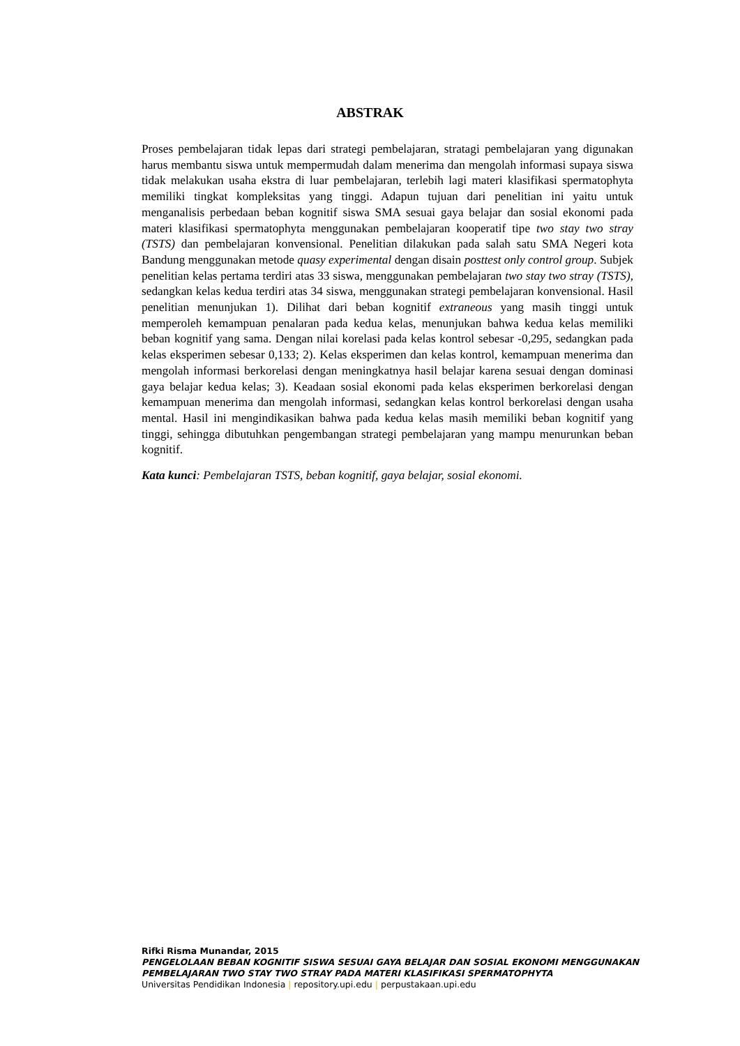ABSTRAK
Proses pembelajaran tidak lepas dari strategi pembelajaran, stratagi pembelajaran yang digunakan harus membantu siswa untuk mempermudah dalam menerima dan mengolah informasi supaya siswa tidak melakukan usaha ekstra di luar pembelajaran, terlebih lagi materi klasifikasi spermatophyta memiliki tingkat kompleksitas yang tinggi. Adapun tujuan dari penelitian ini yaitu untuk menganalisis perbedaan beban kognitif siswa SMA sesuai gaya belajar dan sosial ekonomi pada materi klasifikasi spermatophyta menggunakan pembelajaran kooperatif tipe two stay two stray (TSTS) dan pembelajaran konvensional. Penelitian dilakukan pada salah satu SMA Negeri kota Bandung menggunakan metode quasy experimental dengan disain posttest only control group. Subjek penelitian kelas pertama terdiri atas 33 siswa, menggunakan pembelajaran two stay two stray (TSTS), sedangkan kelas kedua terdiri atas 34 siswa, menggunakan strategi pembelajaran konvensional. Hasil penelitian menunjukan 1). Dilihat dari beban kognitif extraneous yang masih tinggi untuk memperoleh kemampuan penalaran pada kedua kelas, menunjukan bahwa kedua kelas memiliki beban kognitif yang sama. Dengan nilai korelasi pada kelas kontrol sebesar -0,295, sedangkan pada kelas eksperimen sebesar 0,133; 2). Kelas eksperimen dan kelas kontrol, kemampuan menerima dan mengolah informasi berkorelasi dengan meningkatnya hasil belajar karena sesuai dengan dominasi gaya belajar kedua kelas; 3). Keadaan sosial ekonomi pada kelas eksperimen berkorelasi dengan kemampuan menerima dan mengolah informasi, sedangkan kelas kontrol berkorelasi dengan usaha mental. Hasil ini mengindikasikan bahwa pada kedua kelas masih memiliki beban kognitif yang tinggi, sehingga dibutuhkan pengembangan strategi pembelajaran yang mampu menurunkan beban kognitif.
Kata kunci: Pembelajaran TSTS, beban kognitif, gaya belajar, sosial ekonomi.
Rifki Risma Munandar, 2015
PENGELOLAAN BEBAN KOGNITIF SISWA SESUAI GAYA BELAJAR DAN SOSIAL EKONOMI MENGGUNAKAN PEMBELAJARAN TWO STAY TWO STRAY PADA MATERI KLASIFIKASI SPERMATOPHYTA
Universitas Pendidikan Indonesia | repository.upi.edu | perpustakaan.upi.edu